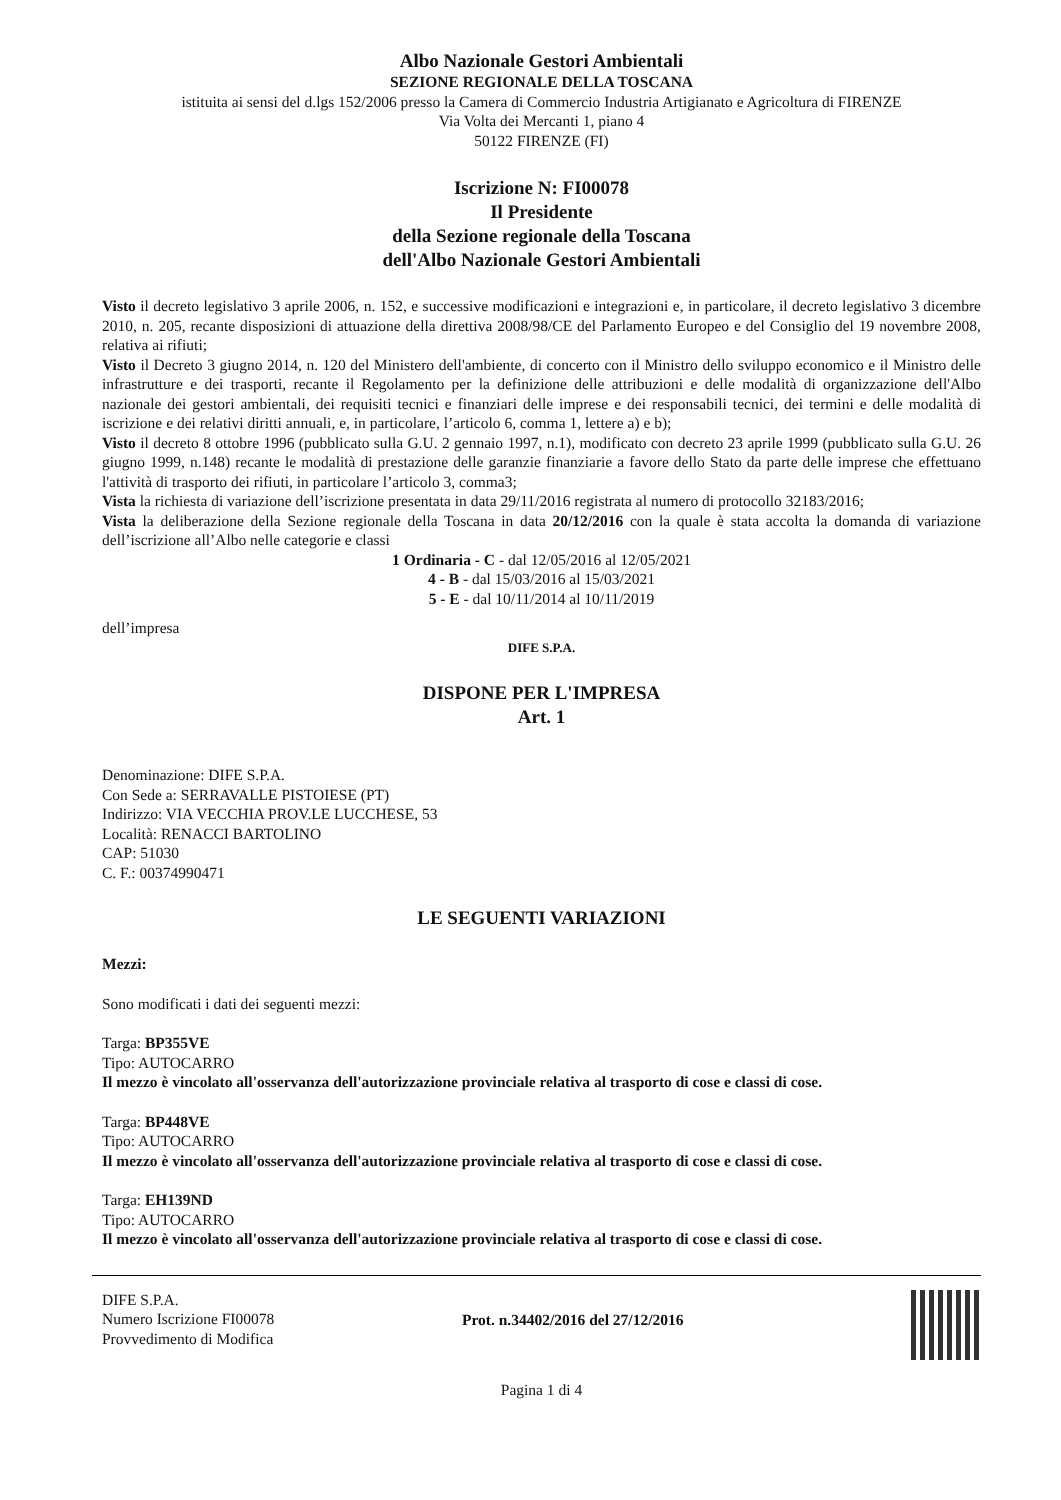Albo Nazionale Gestori Ambientali
SEZIONE REGIONALE DELLA TOSCANA
istituita ai sensi del d.lgs 152/2006 presso la Camera di Commercio Industria Artigianato e Agricoltura di FIRENZE
Via Volta dei Mercanti 1, piano 4
50122 FIRENZE (FI)
Iscrizione N: FI00078
Il Presidente
della Sezione regionale della Toscana
dell'Albo Nazionale Gestori Ambientali
Visto il decreto legislativo 3 aprile 2006, n. 152, e successive modificazioni e integrazioni e, in particolare, il decreto legislativo 3 dicembre 2010, n. 205, recante disposizioni di attuazione della direttiva 2008/98/CE del Parlamento Europeo e del Consiglio del 19 novembre 2008, relativa ai rifiuti;
Visto il Decreto 3 giugno 2014, n. 120 del Ministero dell'ambiente, di concerto con il Ministro dello sviluppo economico e il Ministro delle infrastrutture e dei trasporti, recante il Regolamento per la definizione delle attribuzioni e delle modalità di organizzazione dell'Albo nazionale dei gestori ambientali, dei requisiti tecnici e finanziari delle imprese e dei responsabili tecnici, dei termini e delle modalità di iscrizione e dei relativi diritti annuali, e, in particolare, l’articolo 6, comma 1, lettere a) e b);
Visto il decreto 8 ottobre 1996 (pubblicato sulla G.U. 2 gennaio 1997, n.1), modificato con decreto 23 aprile 1999 (pubblicato sulla G.U. 26 giugno 1999, n.148) recante le modalità di prestazione delle garanzie finanziarie a favore dello Stato da parte delle imprese che effettuano l'attività di trasporto dei rifiuti, in particolare l’articolo 3, comma3;
Vista la richiesta di variazione dell’iscrizione presentata in data 29/11/2016 registrata al numero di protocollo 32183/2016;
Vista la deliberazione della Sezione regionale della Toscana in data 20/12/2016 con la quale è stata accolta la domanda di variazione dell’iscrizione all’Albo nelle categorie e classi
1 Ordinaria - C - dal 12/05/2016 al 12/05/2021
4 - B - dal 15/03/2016 al 15/03/2021
5 - E - dal 10/11/2014 al 10/11/2019
dell’impresa
DIFE S.P.A.
DISPONE PER L'IMPRESA
Art. 1
Denominazione: DIFE S.P.A.
Con Sede a: SERRAVALLE PISTOIESE (PT)
Indirizzo: VIA VECCHIA PROV.LE LUCCHESE, 53
Località: RENACCI BARTOLINO
CAP: 51030
C. F.: 00374990471
LE SEGUENTI VARIAZIONI
Mezzi:
Sono modificati i dati dei seguenti mezzi:
Targa: BP355VE
Tipo: AUTOCARRO
Il mezzo è vincolato all'osservanza dell'autorizzazione provinciale relativa al trasporto di cose e classi di cose.
Targa: BP448VE
Tipo: AUTOCARRO
Il mezzo è vincolato all'osservanza dell'autorizzazione provinciale relativa al trasporto di cose e classi di cose.
Targa: EH139ND
Tipo: AUTOCARRO
Il mezzo è vincolato all'osservanza dell'autorizzazione provinciale relativa al trasporto di cose e classi di cose.
DIFE S.P.A.
Numero Iscrizione FI00078
Provvedimento di Modifica
Prot. n.34402/2016 del 27/12/2016
Pagina 1 di 4